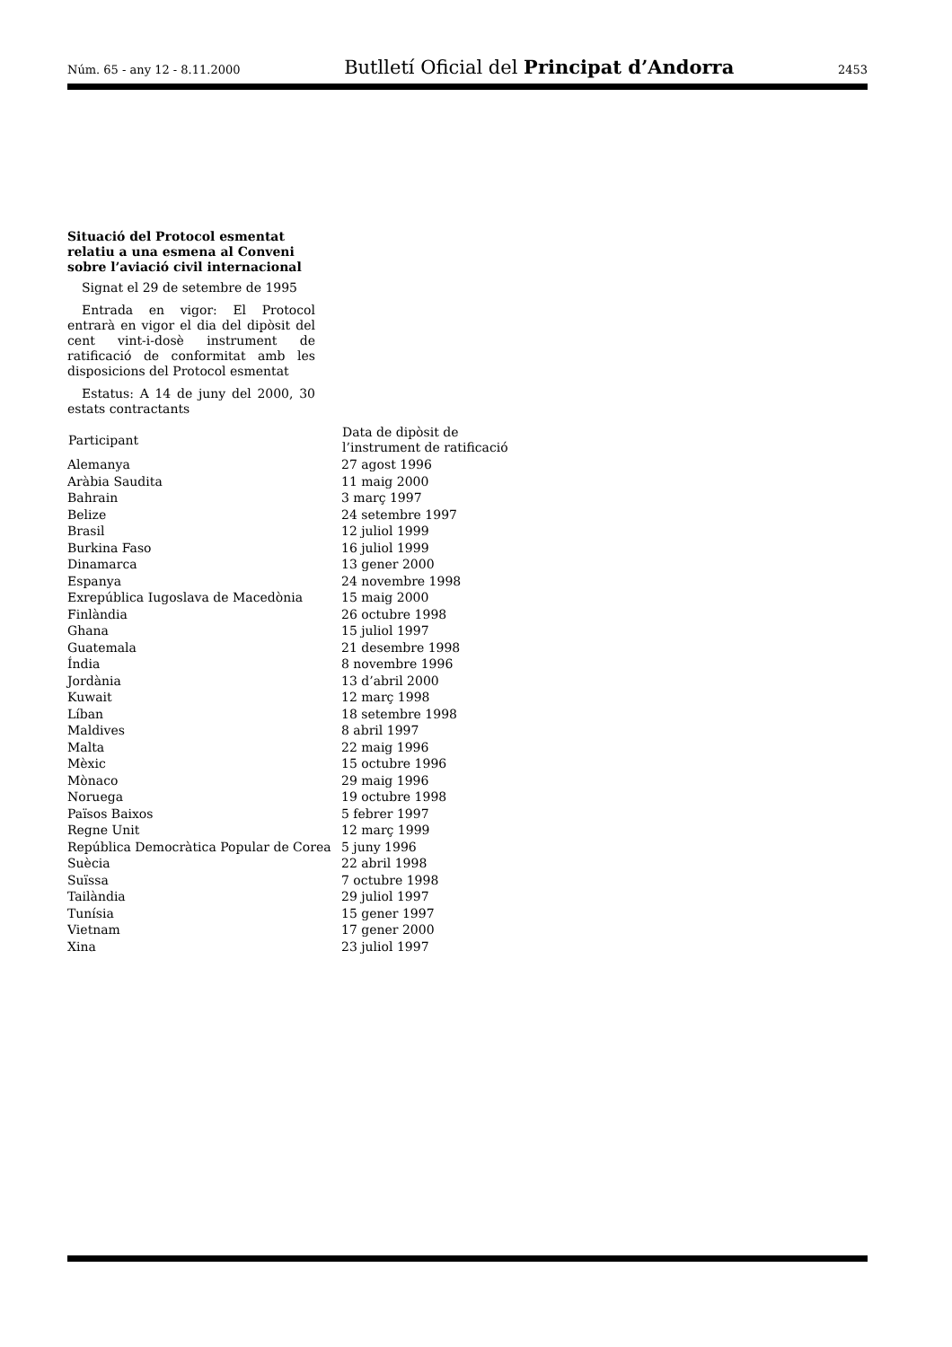Núm. 65 - any 12 - 8.11.2000 Butlletí Oficial del Principat d’Andorra 2453
Situació del Protocol esmentat relatiu a una esmena al Conveni sobre l’aviació civil internacional
Signat el 29 de setembre de 1995
Entrada en vigor: El Protocol entrarà en vigor el dia del dipòsit del cent vint-i-dosè instrument de ratificació de conformitat amb les disposicions del Protocol esmentat
Estatus: A 14 de juny del 2000, 30 estats contractants
| Participant | Data de dipòsit de l’instrument de ratificació |
| --- | --- |
| Alemanya | 27 agost 1996 |
| Aràbia Saudita | 11 maig 2000 |
| Bahrain | 3 març 1997 |
| Belize | 24 setembre 1997 |
| Brasil | 12 juliol 1999 |
| Burkina Faso | 16 juliol 1999 |
| Dinamarca | 13 gener 2000 |
| Espanya | 24 novembre 1998 |
| Exrepública Iugoslava de Macedònia | 15 maig 2000 |
| Finlàndia | 26 octubre 1998 |
| Ghana | 15 juliol 1997 |
| Guatemala | 21 desembre 1998 |
| Índia | 8 novembre 1996 |
| Jordània | 13 d’abril 2000 |
| Kuwait | 12 març 1998 |
| Líban | 18 setembre 1998 |
| Maldives | 8 abril 1997 |
| Malta | 22 maig 1996 |
| Mèxic | 15 octubre 1996 |
| Mònaco | 29 maig 1996 |
| Noruega | 19 octubre 1998 |
| Països Baixos | 5 febrer 1997 |
| Regne Unit | 12 març 1999 |
| República Democràtica Popular de Corea | 5 juny 1996 |
| Suècia | 22 abril 1998 |
| Suïssa | 7 octubre 1998 |
| Tailàndia | 29 juliol 1997 |
| Tunísia | 15 gener 1997 |
| Vietnam | 17 gener 2000 |
| Xina | 23 juliol 1997 |